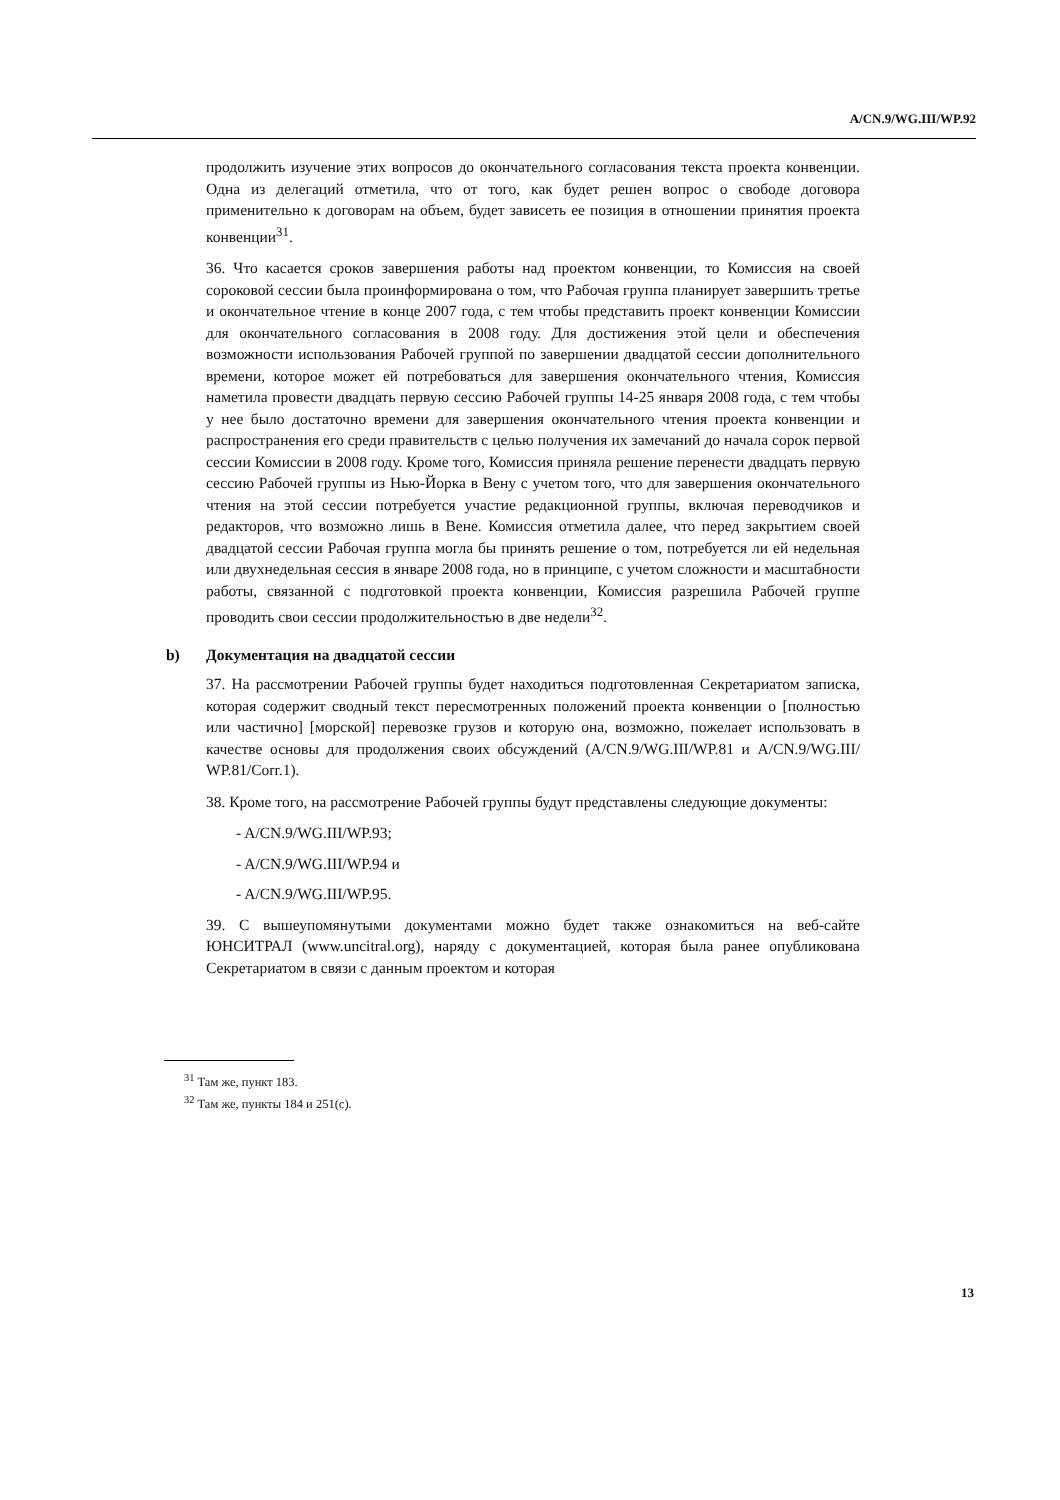A/CN.9/WG.III/WP.92
продолжить изучение этих вопросов до окончательного согласования текста проекта конвенции. Одна из делегаций отметила, что от того, как будет решен вопрос о свободе договора применительно к договорам на объем, будет зависеть ее позиция в отношении принятия проекта конвенции<sup>31</sup>.
36. Что касается сроков завершения работы над проектом конвенции, то Комиссия на своей сороковой сессии была проинформирована о том, что Рабочая группа планирует завершить третье и окончательное чтение в конце 2007 года, с тем чтобы представить проект конвенции Комиссии для окончательного согласования в 2008 году. Для достижения этой цели и обеспечения возможности использования Рабочей группой по завершении двадцатой сессии дополнительного времени, которое может ей потребоваться для завершения окончательного чтения, Комиссия наметила провести двадцать первую сессию Рабочей группы 14-25 января 2008 года, с тем чтобы у нее было достаточно времени для завершения окончательного чтения проекта конвенции и распространения его среди правительств с целью получения их замечаний до начала сорок первой сессии Комиссии в 2008 году. Кроме того, Комиссия приняла решение перенести двадцать первую сессию Рабочей группы из Нью-Йорка в Вену с учетом того, что для завершения окончательного чтения на этой сессии потребуется участие редакционной группы, включая переводчиков и редакторов, что возможно лишь в Вене. Комиссия отметила далее, что перед закрытием своей двадцатой сессии Рабочая группа могла бы принять решение о том, потребуется ли ей недельная или двухнедельная сессия в январе 2008 года, но в принципе, с учетом сложности и масштабности работы, связанной с подготовкой проекта конвенции, Комиссия разрешила Рабочей группе проводить свои сессии продолжительностью в две недели<sup>32</sup>.
b) Документация на двадцатой сессии
37. На рассмотрении Рабочей группы будет находиться подготовленная Секретариатом записка, которая содержит сводный текст пересмотренных положений проекта конвенции о [полностью или частично] [морской] перевозке грузов и которую она, возможно, пожелает использовать в качестве основы для продолжения своих обсуждений (A/CN.9/WG.III/WP.81 и A/CN.9/WG.III/ WP.81/Corr.1).
38. Кроме того, на рассмотрение Рабочей группы будут представлены следующие документы:
- A/CN.9/WG.III/WP.93;
- A/CN.9/WG.III/WP.94 и
- A/CN.9/WG.III/WP.95.
39. С вышеупомянутыми документами можно будет также ознакомиться на веб-сайте ЮНСИТРАЛ (www.uncitral.org), наряду с документацией, которая была ранее опубликована Секретариатом в связи с данным проектом и которая
<sup>31</sup> Там же, пункт 183.
<sup>32</sup> Там же, пункты 184 и 251(c).
13